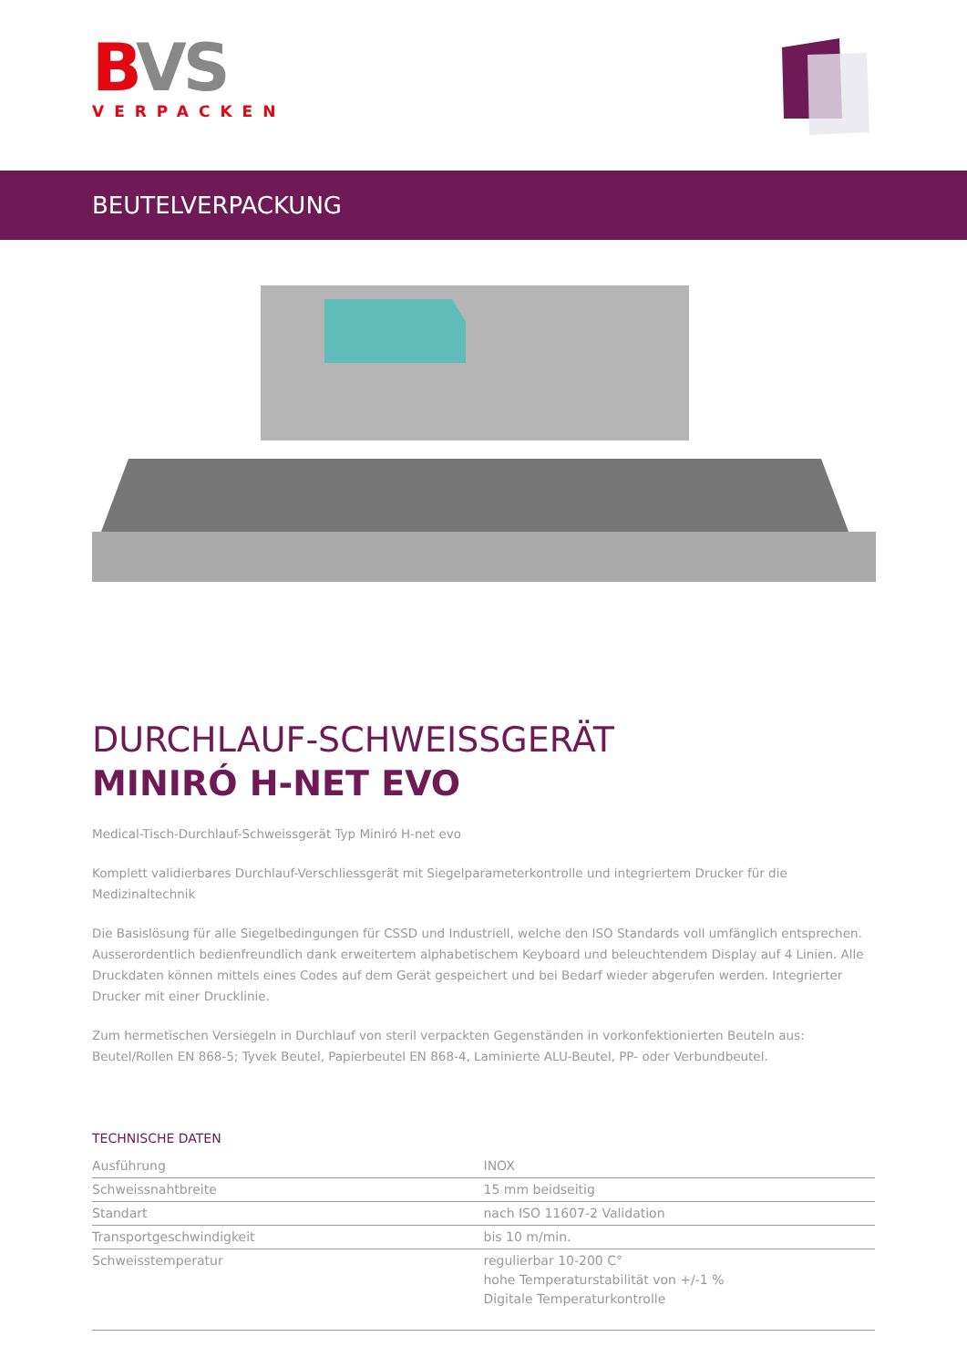BVS
VERPACKEN
BEUTELVERPACKUNG
DURCHLAUF-SCHWEISSGERÄT
MINIRÓ H-NET EVO
Medical-Tisch-Durchlauf-Schweissgerät Typ Miniró H-net evo
Komplett validierbares Durchlauf-Verschliessgerät mit Siegelparameterkontrolle und integriertem Drucker für die Medizinaltechnik
Die Basislösung für alle Siegelbedingungen für CSSD und Industriell, welche den ISO Standards voll umfänglich entsprechen. Ausserordentlich bedienfreundlich dank erweitertem alphabetischem Keyboard und beleuchtendem Display auf 4 Linien. Alle Druckdaten können mittels eines Codes auf dem Gerät gespeichert und bei Bedarf wieder abgerufen werden. Integrierter Drucker mit einer Drucklinie.
Zum hermetischen Versiegeln in Durchlauf von steril verpackten Gegenständen in vorkonfektionierten Beuteln aus: Beutel/Rollen EN 868-5; Tyvek Beutel, Papierbeutel EN 868-4, Laminierte ALU-Beutel, PP- oder Verbundbeutel.
TECHNISCHE DATEN
| Ausführung | INOX |
| Schweissnahtbreite | 15 mm beidseitig |
| Standart | nach ISO 11607-2 Validation |
| Transportgeschwindigkeit | bis 10 m/min. |
| Schweisstemperatur | regulierbar 10-200 C° hohe Temperaturstabilität von +/-1 % Digitale Temperaturkontrolle |